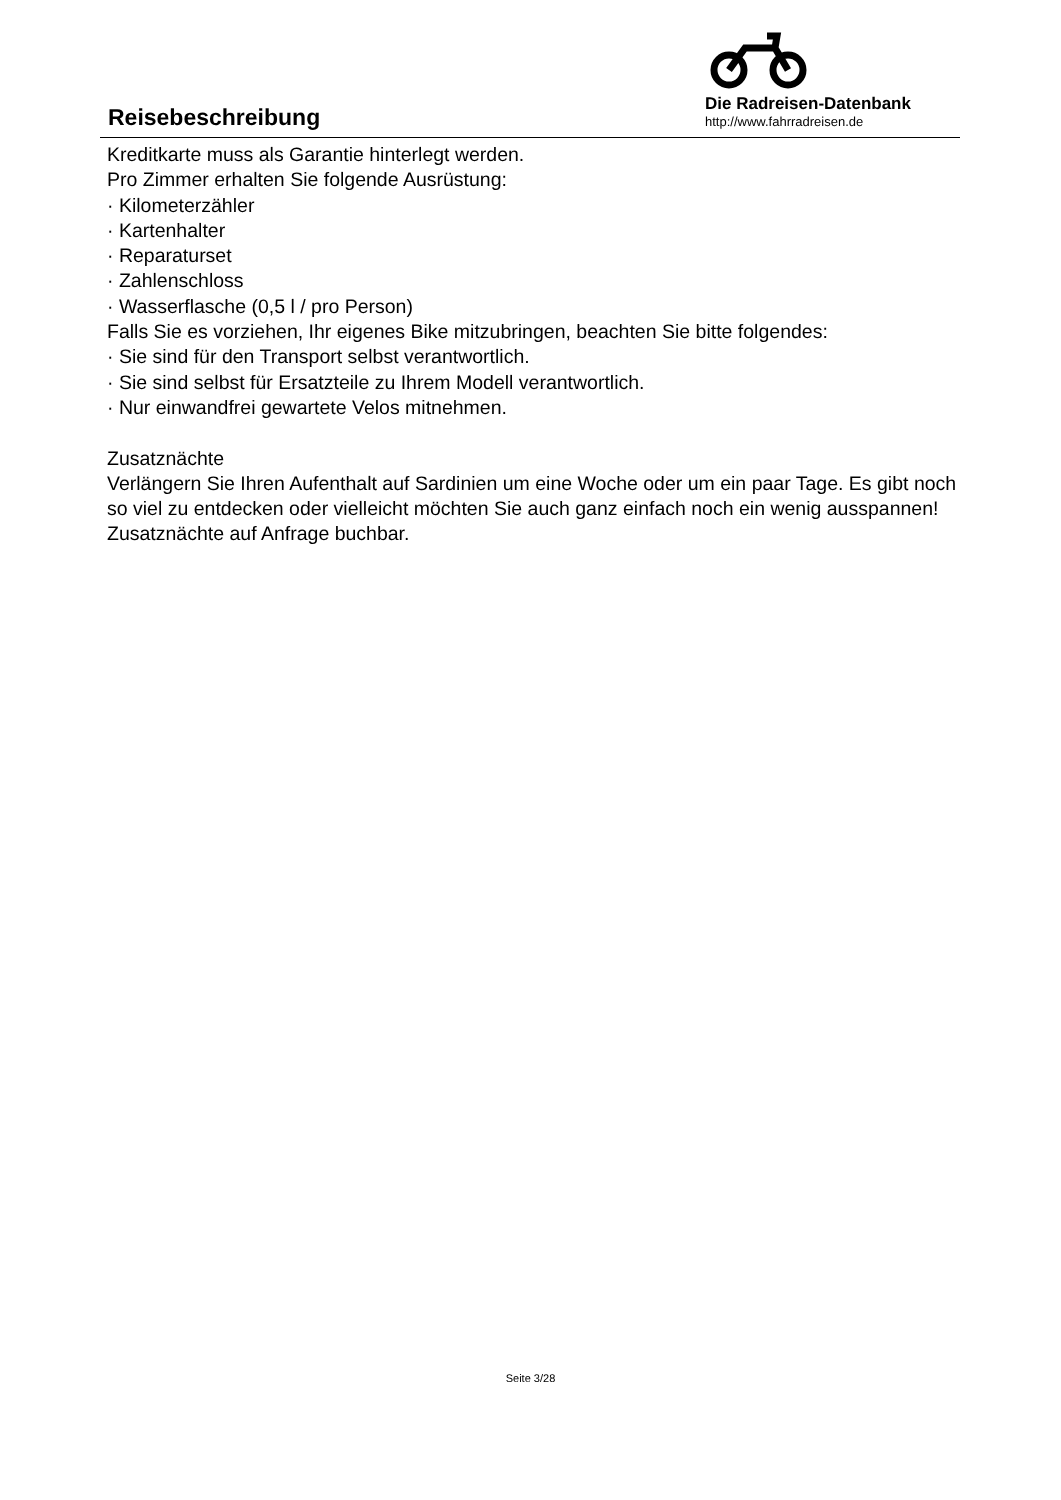Reisebeschreibung
Die Radreisen-Datenbank
http://www.fahrradreisen.de
Kreditkarte muss als Garantie hinterlegt werden.
Pro Zimmer erhalten Sie folgende Ausrüstung:
· Kilometerzähler
· Kartenhalter
· Reparaturset
· Zahlenschloss
· Wasserflasche (0,5 l / pro Person)
Falls Sie es vorziehen, Ihr eigenes Bike mitzubringen, beachten Sie bitte folgendes:
· Sie sind für den Transport selbst verantwortlich.
· Sie sind selbst für Ersatzteile zu Ihrem Modell verantwortlich.
· Nur einwandfrei gewartete Velos mitnehmen.
Zusatznächte
Verlängern Sie Ihren Aufenthalt auf Sardinien um eine Woche oder um ein paar Tage. Es gibt noch so viel zu entdecken oder vielleicht möchten Sie auch ganz einfach noch ein wenig ausspannen!
Zusatznächte auf Anfrage buchbar.
Seite 3/28